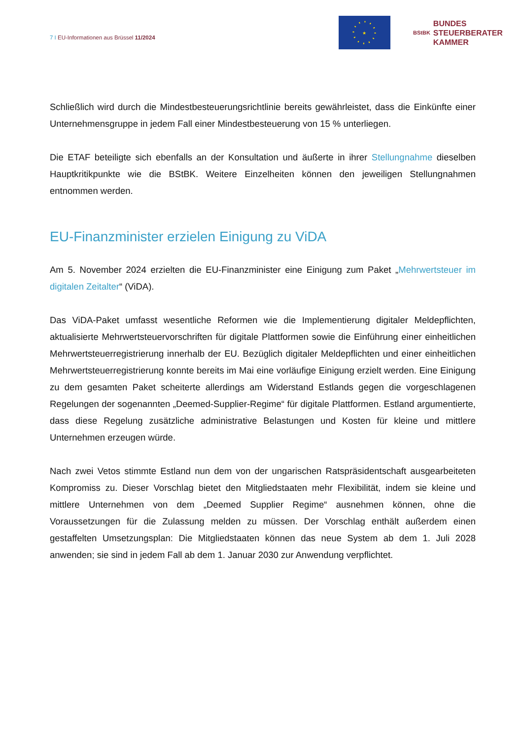7 I EU-Informationen aus Brüssel 11/2024
★
BStBK BUNDES
STEUERBERATER
KAMMER
Schließlich wird durch die Mindestbesteuerungsrichtlinie bereits gewährleistet, dass die Einkünfte einer Unternehmensgruppe in jedem Fall einer Mindestbesteuerung von 15 % unterliegen.
Die ETAF beteiligte sich ebenfalls an der Konsultation und äußerte in ihrer Stellungnahme dieselben Hauptkritikpunkte wie die BStBK. Weitere Einzelheiten können den jeweiligen Stellungnahmen entnommen werden.
EU-Finanzminister erzielen Einigung zu ViDA
Am 5. November 2024 erzielten die EU-Finanzminister eine Einigung zum Paket „Mehrwertsteuer im digitalen Zeitalter“ (ViDA).
Das ViDA-Paket umfasst wesentliche Reformen wie die Implementierung digitaler Meldepflichten, aktualisierte Mehrwertsteuervorschriften für digitale Plattformen sowie die Einführung einer einheitlichen Mehrwertsteuerregistrierung innerhalb der EU. Bezüglich digitaler Meldepflichten und einer einheitlichen Mehrwertsteuerregistrierung konnte bereits im Mai eine vorläufige Einigung erzielt werden. Eine Einigung zu dem gesamten Paket scheiterte allerdings am Widerstand Estlands gegen die vorgeschlagenen Regelungen der sogenannten „Deemed-Supplier-Regime“ für digitale Plattformen. Estland argumentierte, dass diese Regelung zusätzliche administrative Belastungen und Kosten für kleine und mittlere Unternehmen erzeugen würde.
Nach zwei Vetos stimmte Estland nun dem von der ungarischen Ratspräsidentschaft ausgearbeiteten Kompromiss zu. Dieser Vorschlag bietet den Mitgliedstaaten mehr Flexibilität, indem sie kleine und mittlere Unternehmen von dem „Deemed Supplier Regime“ ausnehmen können, ohne die Voraussetzungen für die Zulassung melden zu müssen. Der Vorschlag enthält außerdem einen gestaffelten Umsetzungsplan: Die Mitgliedstaaten können das neue System ab dem 1. Juli 2028 anwenden; sie sind in jedem Fall ab dem 1. Januar 2030 zur Anwendung verpflichtet.